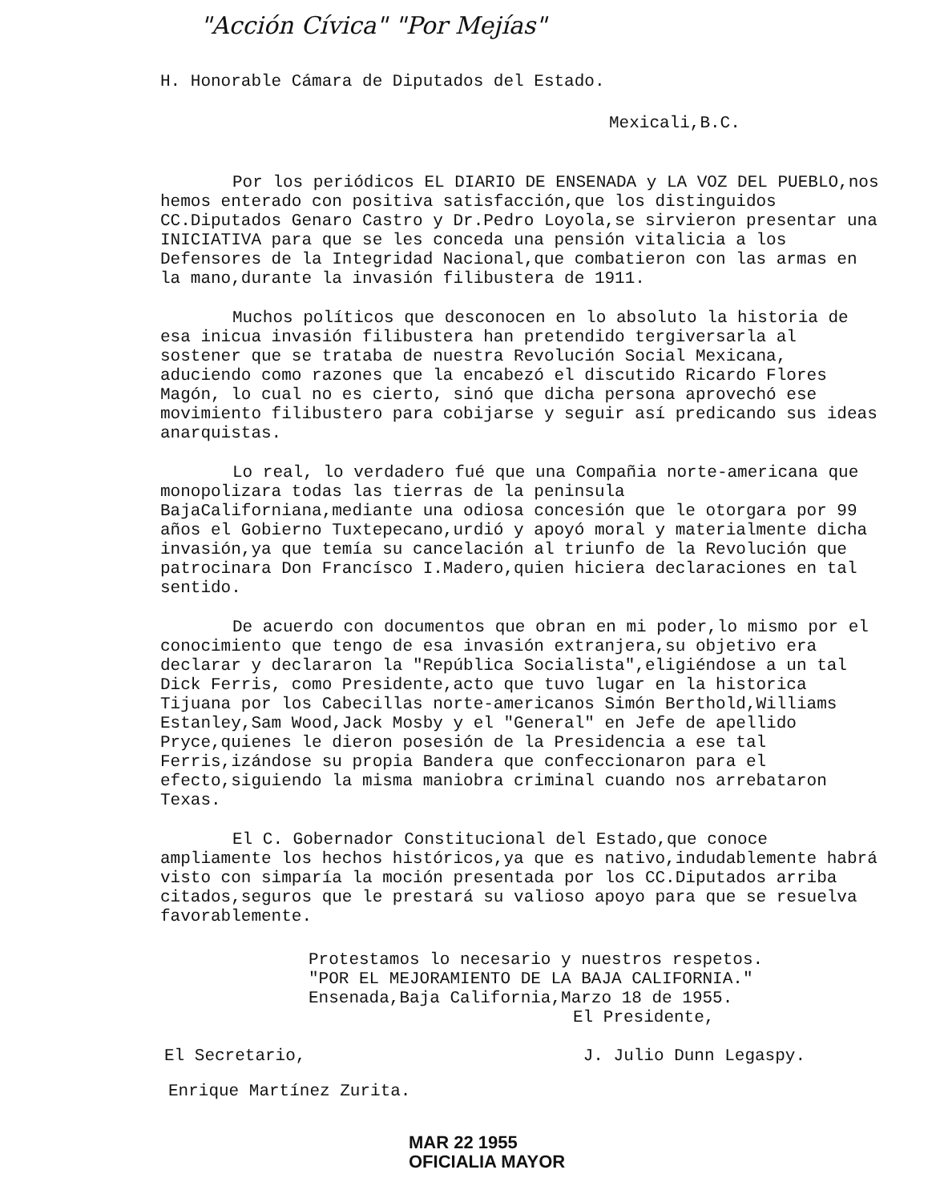"Acción Cívica" "Por Mejías"
H. Honorable Cámara de Diputados del Estado.
Mexicali,B.C.
Por los periódicos EL DIARIO DE ENSENADA y LA VOZ DEL PUEBLO,nos hemos enterado con positiva satisfacción,que los distinguidos CC.Diputados Genaro Castro y Dr.Pedro Loyola,se sirvieron presentar una INICIATIVA para que se les conceda una pensión vitalicia a los Defensores de la Integridad Nacional,que combatieron con las armas en la mano,durante la invasión filibustera de 1911.
Muchos políticos que desconocen en lo absoluto la historia de esa inicua invasión filibustera han pretendido tergiversarla al sostener que se trataba de nuestra Revolución Social Mexicana, aduciendo como razones que la encabezó el discutido Ricardo Flores Magón, lo cual no es cierto, sinó que dicha persona aprovechó ese movimiento filibustero para cobijarse y seguir así predicando sus ideas anarquistas.
Lo real, lo verdadero fué que una Compañia norte-americana que monopolizara todas las tierras de la peninsula BajaCaliforniana,mediante una odiosa concesión que le otorgara por 99 años el Gobierno Tuxtepecano,urdió y apoyó moral y materialmente dicha invasión,ya que temía su cancelación al triunfo de la Revolución que patrocinara Don Francísco I.Madero,quien hiciera declaraciones en tal sentido.
De acuerdo con documentos que obran en mi poder,lo mismo por el conocimiento que tengo de esa invasión extranjera,su objetivo era declarar y declararon la "República Socialista",eligiéndose a un tal Dick Ferris, como Presidente,acto que tuvo lugar en la historica Tijuana por los Cabecillas norte-americanos Simón Berthold,Williams Estanley,Sam Wood,Jack Mosby y el "General" en Jefe de apellido Pryce,quienes le dieron posesión de la Presidencia a ese tal Ferris,izándose su propia Bandera que confeccionaron para el efecto,siguiendo la misma maniobra criminal cuando nos arrebataron Texas.
El C. Gobernador Constitucional del Estado,que conoce ampliamente los hechos históricos,ya que es nativo,indudablemente habrá visto con simparía la moción presentada por los CC.Diputados arriba citados,seguros que le prestará su valioso apoyo para que se resuelva favorablemente.
Protestamos lo necesario y nuestros respetos.
"POR EL MEJORAMIENTO DE LA BAJA CALIFORNIA."
Ensenada,Baja California,Marzo 18 de 1955.
El Presidente,
El Secretario, J. Julio Dunn Legaspy.
Enrique Martínez Zurita.
MAR 22 1955
OFICIALIA MAYOR